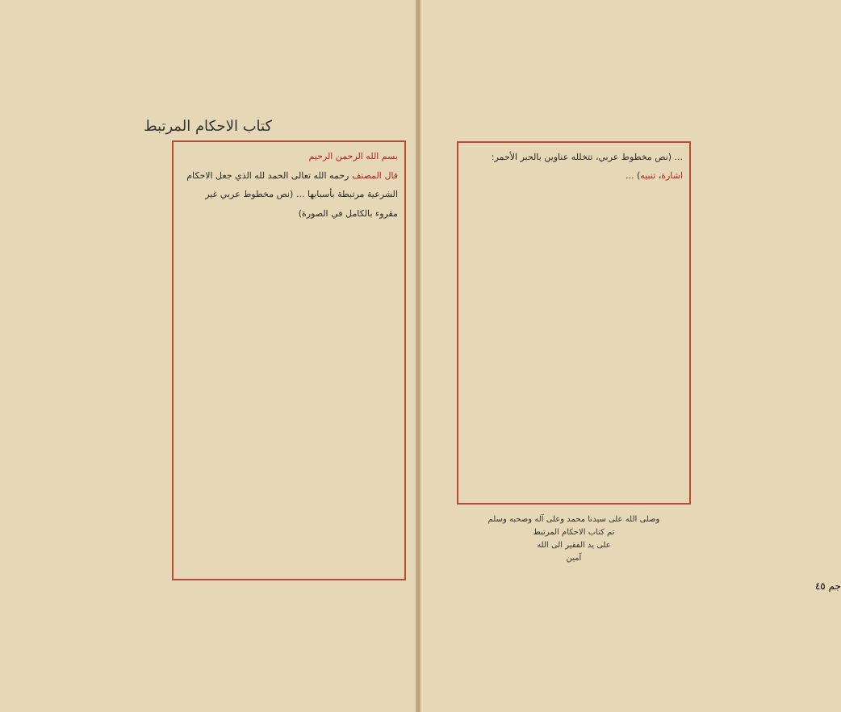كتاب الاحكام المرتبط
بسم الله الرحمن الرحيم
قال المصنف رحمه الله تعالى الحمد لله الذي جعل الاحكام الشرعية مرتبطة بأسبابها ... (نص مخطوط عربي غير مقروء بالكامل في الصورة)
... (نص مخطوط عربي، تتخلله عناوين بالحبر الأحمر: اشارة، تنبيه) ...
وصلى الله على سيدنا محمد وعلى آله وصحبه وسلم
تم كتاب الاحكام المرتبط
على يد الفقير الى الله
آمين
جم ٤٥